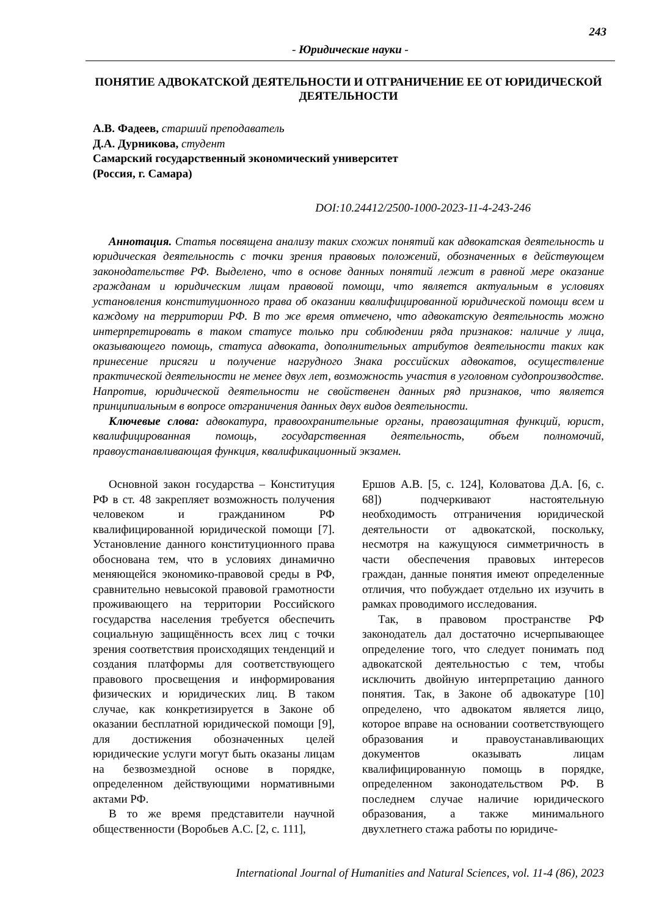243
- Юридические науки -
ПОНЯТИЕ АДВОКАТСКОЙ ДЕЯТЕЛЬНОСТИ И ОТГРАНИЧЕНИЕ ЕЕ ОТ ЮРИДИЧЕСКОЙ ДЕЯТЕЛЬНОСТИ
А.В. Фадеев, старший преподаватель
Д.А. Дурникова, студент
Самарский государственный экономический университет
(Россия, г. Самара)
DOI:10.24412/2500-1000-2023-11-4-243-246
Аннотация. Статья посвящена анализу таких схожих понятий как адвокатская деятельность и юридическая деятельность с точки зрения правовых положений, обозначенных в действующем законодательстве РФ. Выделено, что в основе данных понятий лежит в равной мере оказание гражданам и юридическим лицам правовой помощи, что является актуальным в условиях установления конституционного права об оказании квалифицированной юридической помощи всем и каждому на территории РФ. В то же время отмечено, что адвокатскую деятельность можно интерпретировать в таком статусе только при соблюдении ряда признаков: наличие у лица, оказывающего помощь, статуса адвоката, дополнительных атрибутов деятельности таких как принесение присяги и получение нагрудного Знака российских адвокатов, осуществление практической деятельности не менее двух лет, возможность участия в уголовном судопроизводстве. Напротив, юридической деятельности не свойственен данных ряд признаков, что является принципиальным в вопросе отграничения данных двух видов деятельности.
Ключевые слова: адвокатура, правоохранительные органы, правозащитная функций, юрист, квалифицированная помощь, государственная деятельность, объем полномочий, правоустанавливающая функция, квалификационный экзамен.
Основной закон государства – Конституция РФ в ст. 48 закрепляет возможность получения человеком и гражданином РФ квалифицированной юридической помощи [7]. Установление данного конституционного права обоснована тем, что в условиях динамично меняющейся экономико-правовой среды в РФ, сравнительно невысокой правовой грамотности проживающего на территории Российского государства населения требуется обеспечить социальную защищённость всех лиц с точки зрения соответствия происходящих тенденций и создания платформы для соответствующего правового просвещения и информирования физических и юридических лиц. В таком случае, как конкретизируется в Законе об оказании бесплатной юридической помощи [9], для достижения обозначенных целей юридические услуги могут быть оказаны лицам на безвозмездной основе в порядке, определенном действующими нормативными актами РФ.
В то же время представители научной общественности (Воробьев А.С. [2, с. 111],
Ершов А.В. [5, с. 124], Коловатова Д.А. [6, с. 68]) подчеркивают настоятельную необходимость отграничения юридической деятельности от адвокатской, поскольку, несмотря на кажущуюся симметричность в части обеспечения правовых интересов граждан, данные понятия имеют определенные отличия, что побуждает отдельно их изучить в рамках проводимого исследования.
Так, в правовом пространстве РФ законодатель дал достаточно исчерпывающее определение того, что следует понимать под адвокатской деятельностью с тем, чтобы исключить двойную интерпретацию данного понятия. Так, в Законе об адвокатуре [10] определено, что адвокатом является лицо, которое вправе на основании соответствующего образования и правоустанавливающих документов оказывать лицам квалифицированную помощь в порядке, определенном законодательством РФ. В последнем случае наличие юридического образования, а также минимального двухлетнего стажа работы по юридиче-
International Journal of Humanities and Natural Sciences, vol. 11-4 (86), 2023